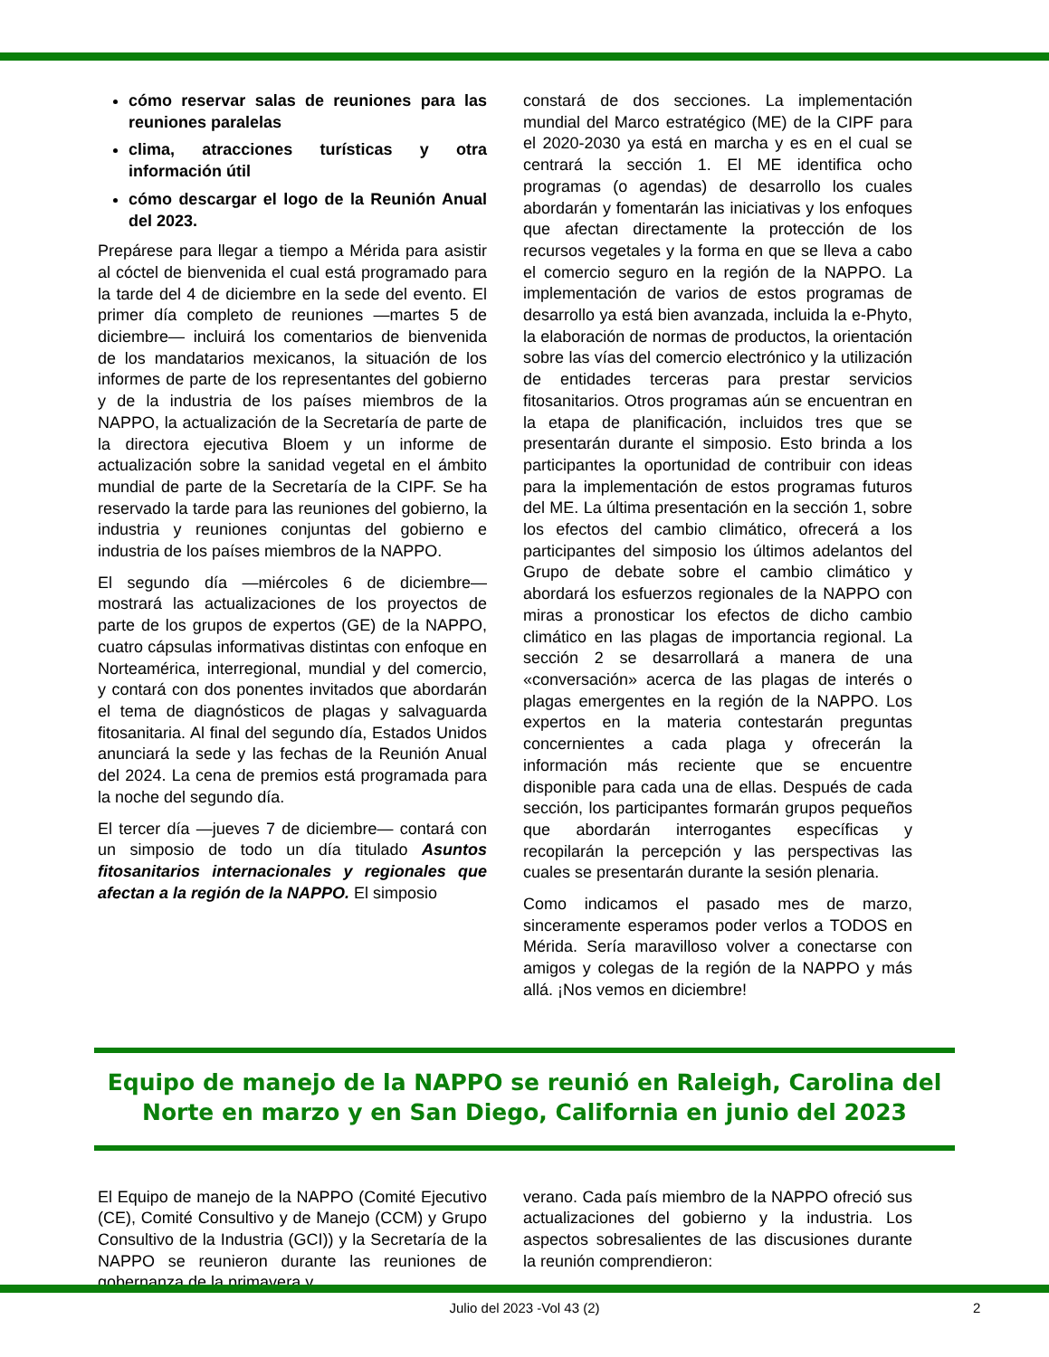cómo reservar salas de reuniones para las reuniones paralelas
clima, atracciones turísticas y otra información útil
cómo descargar el logo de la Reunión Anual del 2023.
Prepárese para llegar a tiempo a Mérida para asistir al cóctel de bienvenida el cual está programado para la tarde del 4 de diciembre en la sede del evento. El primer día completo de reuniones —martes 5 de diciembre— incluirá los comentarios de bienvenida de los mandatarios mexicanos, la situación de los informes de parte de los representantes del gobierno y de la industria de los países miembros de la NAPPO, la actualización de la Secretaría de parte de la directora ejecutiva Bloem y un informe de actualización sobre la sanidad vegetal en el ámbito mundial de parte de la Secretaría de la CIPF. Se ha reservado la tarde para las reuniones del gobierno, la industria y reuniones conjuntas del gobierno e industria de los países miembros de la NAPPO.
El segundo día —miércoles 6 de diciembre— mostrará las actualizaciones de los proyectos de parte de los grupos de expertos (GE) de la NAPPO, cuatro cápsulas informativas distintas con enfoque en Norteamérica, interregional, mundial y del comercio, y contará con dos ponentes invitados que abordarán el tema de diagnósticos de plagas y salvaguarda fitosanitaria. Al final del segundo día, Estados Unidos anunciará la sede y las fechas de la Reunión Anual del 2024. La cena de premios está programada para la noche del segundo día.
El tercer día —jueves 7 de diciembre— contará con un simposio de todo un día titulado Asuntos fitosanitarios internacionales y regionales que afectan a la región de la NAPPO. El simposio
constará de dos secciones. La implementación mundial del Marco estratégico (ME) de la CIPF para el 2020-2030 ya está en marcha y es en el cual se centrará la sección 1. El ME identifica ocho programas (o agendas) de desarrollo los cuales abordarán y fomentarán las iniciativas y los enfoques que afectan directamente la protección de los recursos vegetales y la forma en que se lleva a cabo el comercio seguro en la región de la NAPPO. La implementación de varios de estos programas de desarrollo ya está bien avanzada, incluida la e-Phyto, la elaboración de normas de productos, la orientación sobre las vías del comercio electrónico y la utilización de entidades terceras para prestar servicios fitosanitarios. Otros programas aún se encuentran en la etapa de planificación, incluidos tres que se presentarán durante el simposio. Esto brinda a los participantes la oportunidad de contribuir con ideas para la implementación de estos programas futuros del ME. La última presentación en la sección 1, sobre los efectos del cambio climático, ofrecerá a los participantes del simposio los últimos adelantos del Grupo de debate sobre el cambio climático y abordará los esfuerzos regionales de la NAPPO con miras a pronosticar los efectos de dicho cambio climático en las plagas de importancia regional. La sección 2 se desarrollará a manera de una «conversación» acerca de las plagas de interés o plagas emergentes en la región de la NAPPO. Los expertos en la materia contestarán preguntas concernientes a cada plaga y ofrecerán la información más reciente que se encuentre disponible para cada una de ellas. Después de cada sección, los participantes formarán grupos pequeños que abordarán interrogantes específicas y recopilarán la percepción y las perspectivas las cuales se presentarán durante la sesión plenaria.
Como indicamos el pasado mes de marzo, sinceramente esperamos poder verlos a TODOS en Mérida. Sería maravilloso volver a conectarse con amigos y colegas de la región de la NAPPO y más allá. ¡Nos vemos en diciembre!
Equipo de manejo de la NAPPO se reunió en Raleigh, Carolina del Norte en marzo y en San Diego, California en junio del 2023
El Equipo de manejo de la NAPPO (Comité Ejecutivo (CE), Comité Consultivo y de Manejo (CCM) y Grupo Consultivo de la Industria (GCI)) y la Secretaría de la NAPPO se reunieron durante las reuniones de gobernanza de la primavera y
verano. Cada país miembro de la NAPPO ofreció sus actualizaciones del gobierno y la industria. Los aspectos sobresalientes de las discusiones durante la reunión comprendieron:
Julio del 2023 -Vol 43 (2) 2